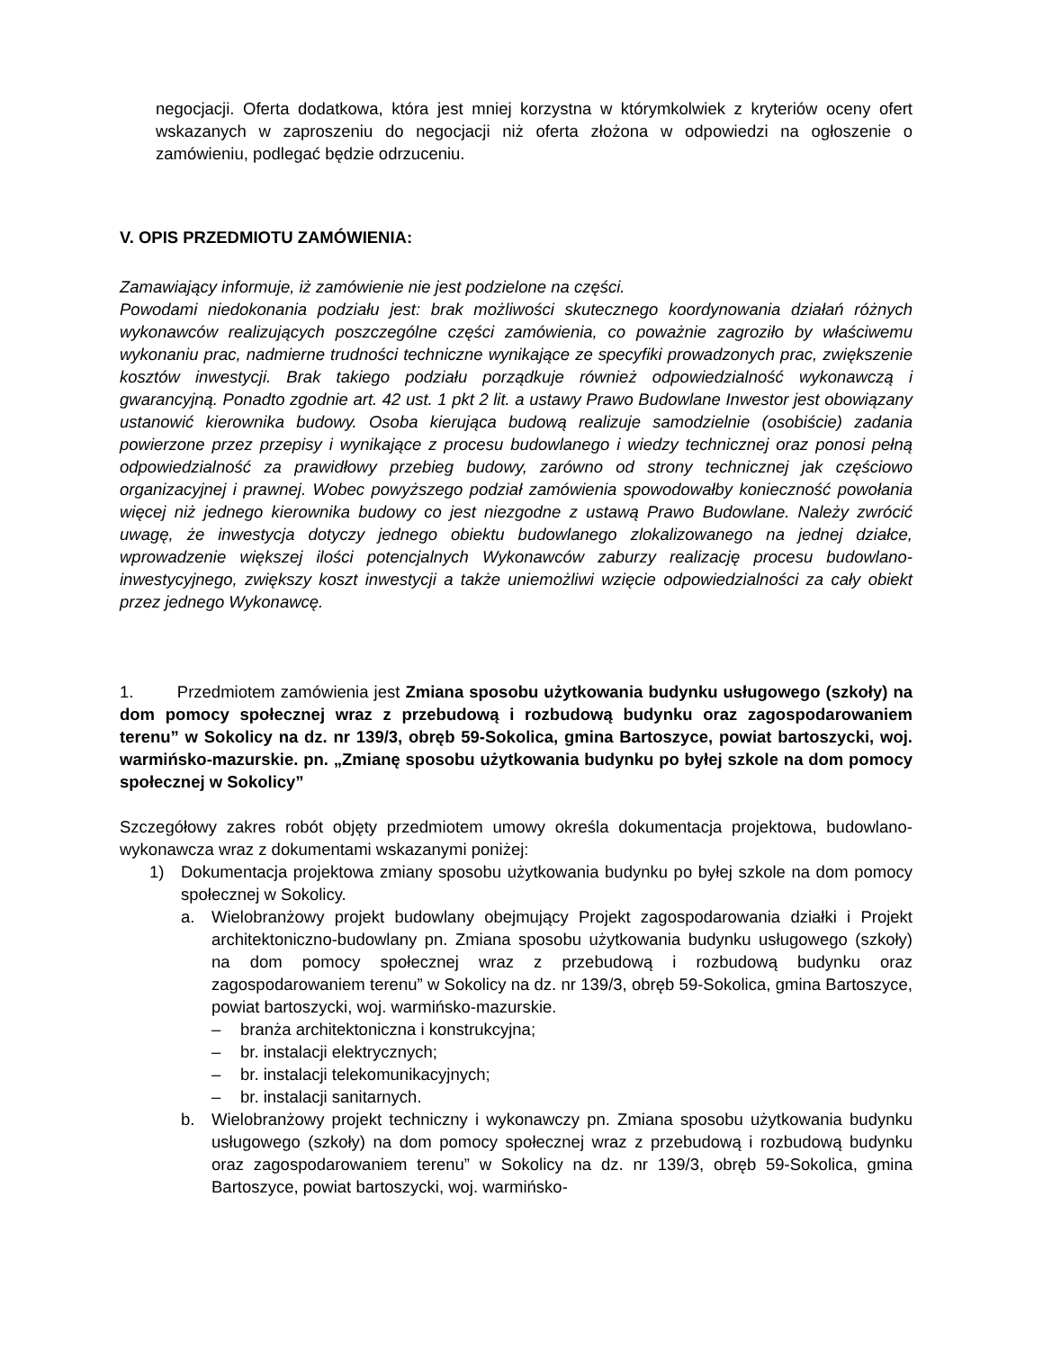negocjacji. Oferta dodatkowa, która jest mniej korzystna w którymkolwiek z kryteriów oceny ofert wskazanych w zaproszeniu do negocjacji niż oferta złożona w odpowiedzi na ogłoszenie o zamówieniu, podlegać będzie odrzuceniu.
V. OPIS PRZEDMIOTU ZAMÓWIENIA:
Zamawiający informuje, iż zamówienie nie jest podzielone na części.
Powodami niedokonania podziału jest: brak możliwości skutecznego koordynowania działań różnych wykonawców realizujących poszczególne części zamówienia, co poważnie zagroziło by właściwemu wykonaniu prac, nadmierne trudności techniczne wynikające ze specyfiki prowadzonych prac, zwiększenie kosztów inwestycji. Brak takiego podziału porządkuje również odpowiedzialność wykonawczą i gwarancyjną. Ponadto zgodnie art. 42 ust. 1 pkt 2 lit. a ustawy Prawo Budowlane Inwestor jest obowiązany ustanowić kierownika budowy. Osoba kierująca budową realizuje samodzielnie (osobiście) zadania powierzone przez przepisy i wynikające z procesu budowlanego i wiedzy technicznej oraz ponosi pełną odpowiedzialność za prawidłowy przebieg budowy, zarówno od strony technicznej jak częściowo organizacyjnej i prawnej. Wobec powyższego podział zamówienia spowodowałby konieczność powołania więcej niż jednego kierownika budowy co jest niezgodne z ustawą Prawo Budowlane. Należy zwrócić uwagę, że inwestycja dotyczy jednego obiektu budowlanego zlokalizowanego na jednej działce, wprowadzenie większej ilości potencjalnych Wykonawców zaburzy realizację procesu budowlano-inwestycyjnego, zwiększy koszt inwestycji a także uniemożliwi wzięcie odpowiedzialności za cały obiekt przez jednego Wykonawcę.
1. Przedmiotem zamówienia jest Zmiana sposobu użytkowania budynku usługowego (szkoły) na dom pomocy społecznej wraz z przebudową i rozbudową budynku oraz zagospodarowaniem terenu” w Sokolicy na dz. nr 139/3, obręb 59-Sokolica, gmina Bartoszyce, powiat bartoszycki, woj. warmińsko-mazurskie. pn. „Zmianę sposobu użytkowania budynku po byłej szkole na dom pomocy społecznej w Sokolicy”
Szczegółowy zakres robót objęty przedmiotem umowy określa dokumentacja projektowa, budowlano- wykonawcza wraz z dokumentami wskazanymi poniżej:
1) Dokumentacja projektowa zmiany sposobu użytkowania budynku po byłej szkole na dom pomocy społecznej w Sokolicy.
a. Wielobranżowy projekt budowlany obejmujący Projekt zagospodarowania działki i Projekt architektoniczno-budowlany pn. Zmiana sposobu użytkowania budynku usługowego (szkoły) na dom pomocy społecznej wraz z przebudową i rozbudową budynku oraz zagospodarowaniem terenu” w Sokolicy na dz. nr 139/3, obręb 59-Sokolica, gmina Bartoszyce, powiat bartoszycki, woj. warmińsko-mazurskie.
– branża architektoniczna i konstrukcyjna;
– br. instalacji elektrycznych;
– br. instalacji telekomunikacyjnych;
– br. instalacji sanitarnych.
b. Wielobranżowy projekt techniczny i wykonawczy pn. Zmiana sposobu użytkowania budynku usługowego (szkoły) na dom pomocy społecznej wraz z przebudową i rozbudową budynku oraz zagospodarowaniem terenu” w Sokolicy na dz. nr 139/3, obręb 59-Sokolica, gmina Bartoszyce, powiat bartoszycki, woj. warmińsko-